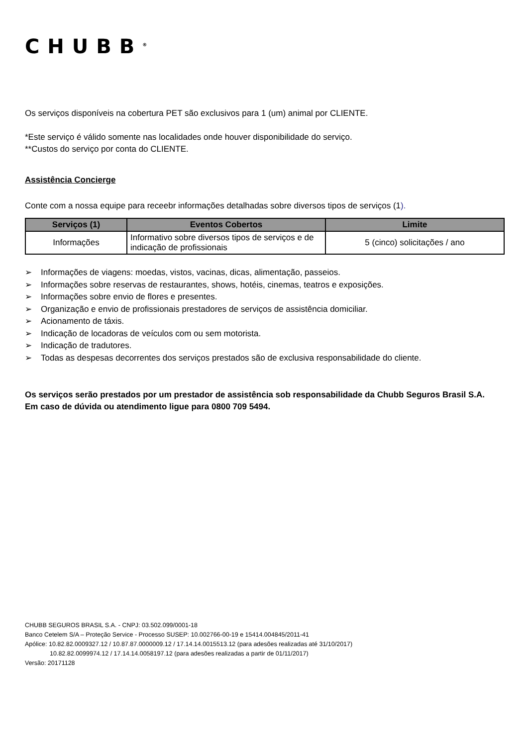CHUBB<sup>®</sup>
Os serviços disponíveis na cobertura PET são exclusivos para 1 (um) animal por CLIENTE.
*Este serviço é válido somente nas localidades onde houver disponibilidade do serviço.
**Custos do serviço por conta do CLIENTE.
Assistência Concierge
Conte com a nossa equipe para receebr informações detalhadas sobre diversos tipos de serviços (1).
| Serviços (1) | Eventos Cobertos | Limite |
| --- | --- | --- |
| Informações | Informativo sobre diversos tipos de serviços e de indicação de profissionais | 5 (cinco) solicitações / ano |
➢ Informações de viagens: moedas, vistos, vacinas, dicas, alimentação, passeios.
➢ Informações sobre reservas de restaurantes, shows, hotéis, cinemas, teatros e exposições.
➢ Informações sobre envio de flores e presentes.
➢ Organização e envio de profissionais prestadores de serviços de assistência domiciliar.
➢ Acionamento de táxis.
➢ Indicação de locadoras de veículos com ou sem motorista.
➢ Indicação de tradutores.
➢ Todas as despesas decorrentes dos serviços prestados são de exclusiva responsabilidade do cliente.
Os serviços serão prestados por um prestador de assistência sob responsabilidade da Chubb Seguros Brasil S.A.
Em caso de dúvida ou atendimento ligue para 0800 709 5494.
CHUBB SEGUROS BRASIL S.A. - CNPJ: 03.502.099/0001-18
Banco Cetelem S/A – Proteção Service - Processo SUSEP: 10.002766-00-19 e 15414.004845/2011-41
Apólice: 10.82.82.0009327.12 / 10.87.87.0000009.12 / 17.14.14.0015513.12 (para adesões realizadas até 31/10/2017)
10.82.82.0099974.12 / 17.14.14.0058197.12 (para adesões realizadas a partir de 01/11/2017)
Versão: 20171128